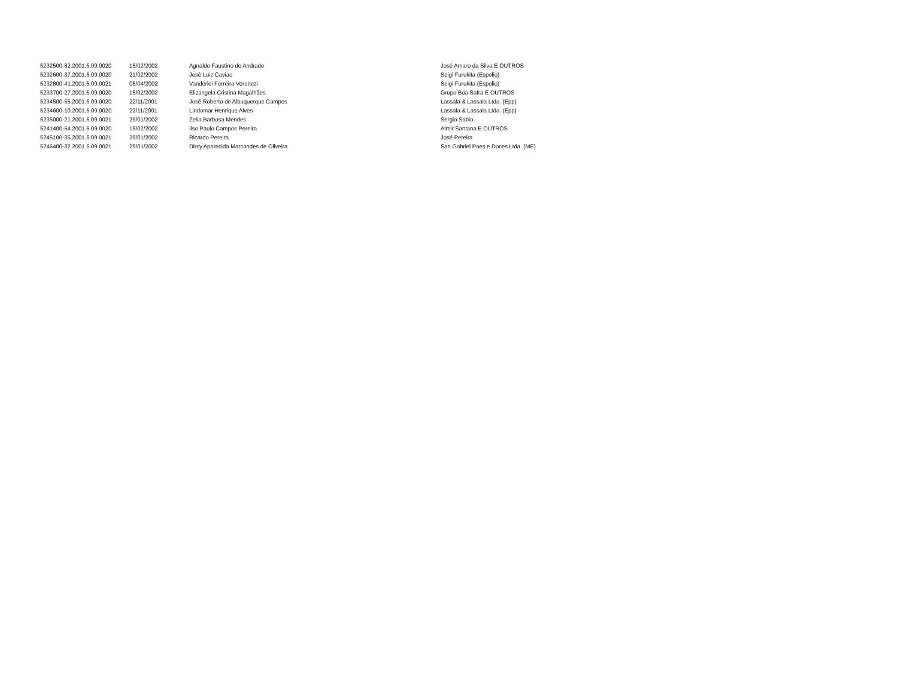| 5232500-82.2001.5.09.0020 | 15/02/2002 | Agnaldo Faustino de Andrade | José Amaro da Silva E OUTROS |
| 5232600-37.2001.5.09.0020 | 21/02/2002 | José Luiz Caviao | Seigi Furukita (Espolio) |
| 5232800-41.2001.5.09.0021 | 05/04/2002 | Vanderlei Ferreira Veronezi | Seigi Furukita (Espolio) |
| 5233700-27.2001.5.09.0020 | 15/02/2002 | Elizangela Cristina Magalhães | Grupo Boa Safra E OUTROS |
| 5234500-55.2001.5.09.0020 | 22/11/2001 | José Roberto de Albuquerque Campos | Lassala & Lassala Ltda. (Epp) |
| 5234600-10.2001.5.09.0020 | 22/11/2001 | Lindomar Henrique Alves | Lassala & Lassala Ltda. (Epp) |
| 5235000-21.2001.5.09.0021 | 29/01/2002 | Zelia Barbosa Mendes | Sergio Sabio |
| 5241400-54.2001.5.09.0020 | 15/02/2002 | Ilso Paulo Campos Pereira | Almir Santana E OUTROS |
| 5245100-35.2001.5.09.0021 | 29/01/2002 | Ricardo Pereira | José Pereira |
| 5246400-32.2001.5.09.0021 | 29/01/2002 | Dircy Aparecida Marcondes de Oliveira | San Gabriel Paes e Doces Ltda. (ME) |